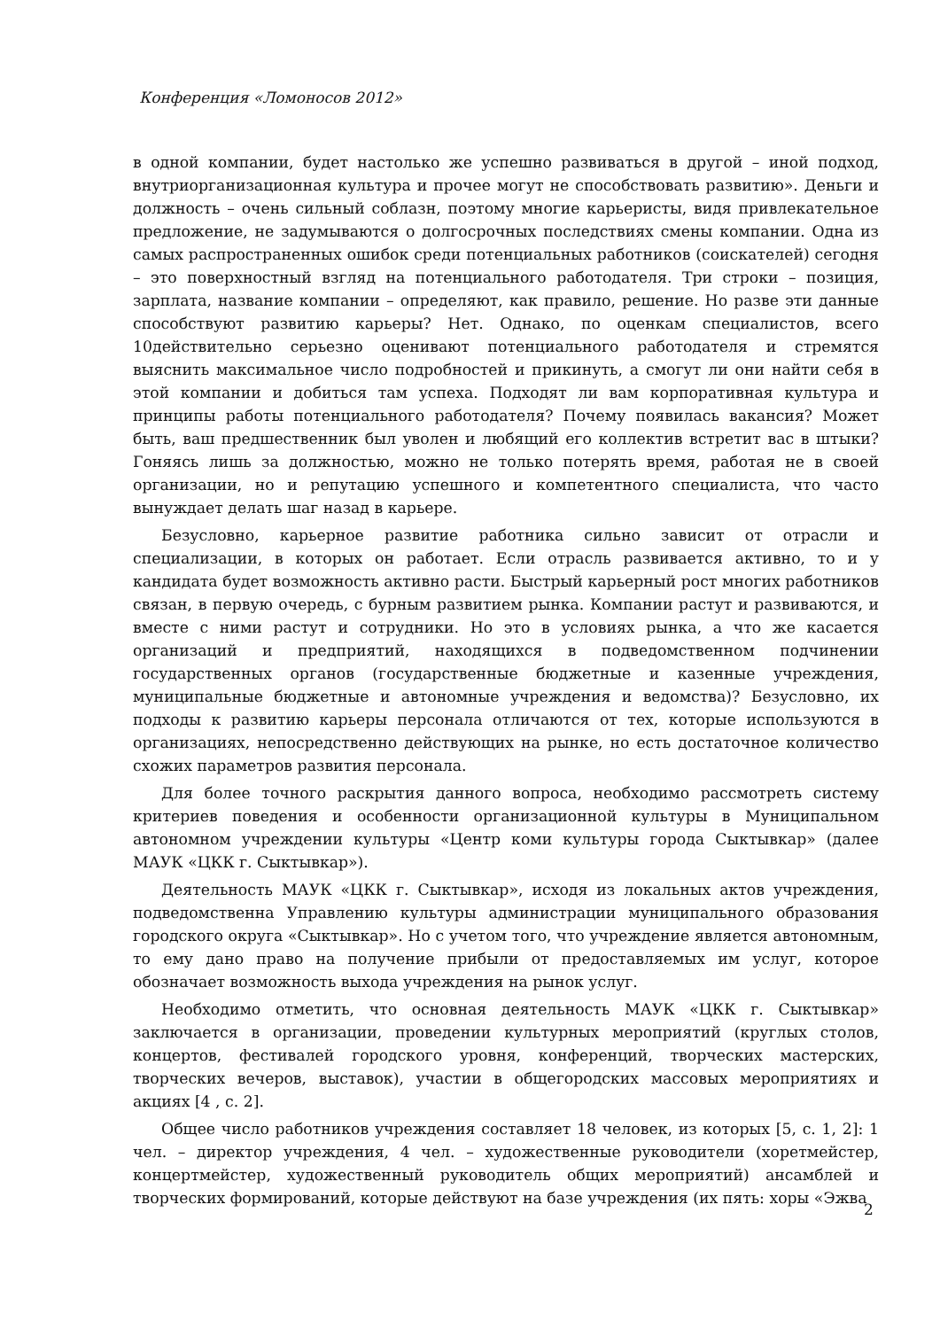Конференция «Ломоносов 2012»
в одной компании, будет настолько же успешно развиваться в другой – иной подход, внутриорганизационная культура и прочее могут не способствовать развитию». Деньги и должность – очень сильный соблазн, поэтому многие карьеристы, видя привлекательное предложение, не задумываются о долгосрочных последствиях смены компании. Одна из самых распространенных ошибок среди потенциальных работников (соискателей) сегодня – это поверхностный взгляд на потенциального работодателя. Три строки – позиция, зарплата, название компании – определяют, как правило, решение. Но разве эти данные способствуют развитию карьеры? Нет. Однако, по оценкам специалистов, всего 10действительно серьезно оценивают потенциального работодателя и стремятся выяснить максимальное число подробностей и прикинуть, а смогут ли они найти себя в этой компании и добиться там успеха. Подходят ли вам корпоративная культура и принципы работы потенциального работодателя? Почему появилась вакансия? Может быть, ваш предшественник был уволен и любящий его коллектив встретит вас в штыки? Гоняясь лишь за должностью, можно не только потерять время, работая не в своей организации, но и репутацию успешного и компетентного специалиста, что часто вынуждает делать шаг назад в карьере.
Безусловно, карьерное развитие работника сильно зависит от отрасли и специализации, в которых он работает. Если отрасль развивается активно, то и у кандидата будет возможность активно расти. Быстрый карьерный рост многих работников связан, в первую очередь, с бурным развитием рынка. Компании растут и развиваются, и вместе с ними растут и сотрудники. Но это в условиях рынка, а что же касается организаций и предприятий, находящихся в подведомственном подчинении государственных органов (государственные бюджетные и казенные учреждения, муниципальные бюджетные и автономные учреждения и ведомства)? Безусловно, их подходы к развитию карьеры персонала отличаются от тех, которые используются в организациях, непосредственно действующих на рынке, но есть достаточное количество схожих параметров развития персонала.
Для более точного раскрытия данного вопроса, необходимо рассмотреть систему критериев поведения и особенности организационной культуры в Муниципальном автономном учреждении культуры «Центр коми культуры города Сыктывкар» (далее МАУК «ЦКК г. Сыктывкар»).
Деятельность МАУК «ЦКК г. Сыктывкар», исходя из локальных актов учреждения, подведомственна Управлению культуры администрации муниципального образования городского округа «Сыктывкар». Но с учетом того, что учреждение является автономным, то ему дано право на получение прибыли от предоставляемых им услуг, которое обозначает возможность выхода учреждения на рынок услуг.
Необходимо отметить, что основная деятельность МАУК «ЦКК г. Сыктывкар» заключается в организации, проведении культурных мероприятий (круглых столов, концертов, фестивалей городского уровня, конференций, творческих мастерских, творческих вечеров, выставок), участии в общегородских массовых мероприятиях и акциях [4 , с. 2].
Общее число работников учреждения составляет 18 человек, из которых [5, с. 1, 2]: 1 чел. – директор учреждения, 4 чел. – художественные руководители (хоретмейстер, концертмейстер, художественный руководитель общих мероприятий) ансамблей и творческих формирований, которые действуют на базе учреждения (их пять: хоры «Эжва
2